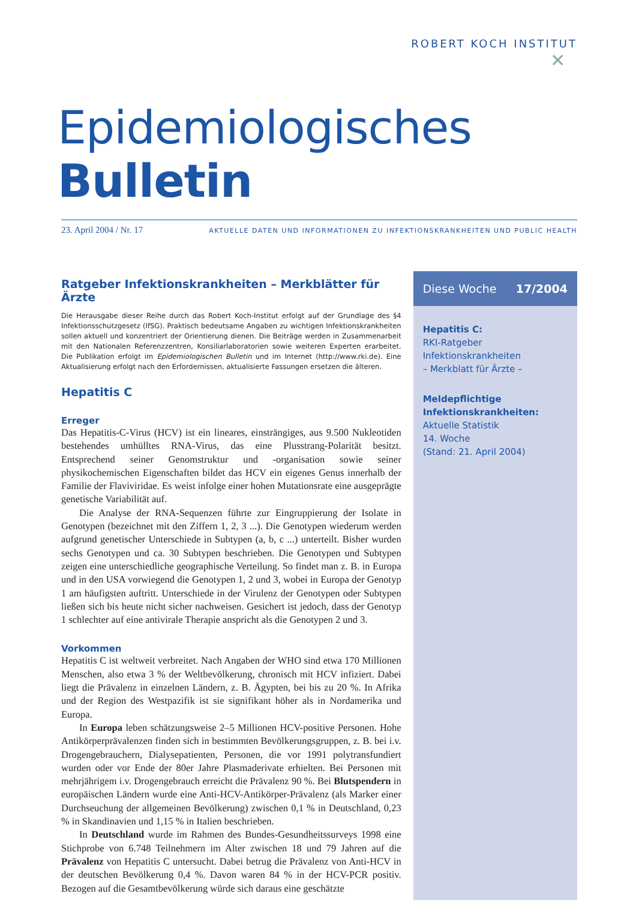ROBERT KOCH INSTITUT
✕
Epidemiologisches Bulletin
23. April 2004 / Nr. 17 AKTUELLE DATEN UND INFORMATIONEN ZU INFEKTIONSKRANKHEITEN UND PUBLIC HEALTH
Ratgeber Infektionskrankheiten – Merkblätter für Ärzte
Die Herausgabe dieser Reihe durch das Robert Koch-Institut erfolgt auf der Grundlage des §4 Infektionsschutzgesetz (IfSG). Praktisch bedeutsame Angaben zu wichtigen Infektionskrankheiten sollen aktuell und konzentriert der Orientierung dienen. Die Beiträge werden in Zusammenarbeit mit den Nationalen Referenzzentren, Konsiliarlaboratorien sowie weiteren Experten erarbeitet. Die Publikation erfolgt im Epidemiologischen Bulletin und im Internet (http://www.rki.de). Eine Aktualisierung erfolgt nach den Erfordernissen, aktualisierte Fassungen ersetzen die älteren.
Hepatitis C
Erreger
Das Hepatitis-C-Virus (HCV) ist ein lineares, einsträngiges, aus 9.500 Nukleotiden bestehendes umhülltes RNA-Virus, das eine Plusstrang-Polarität besitzt. Entsprechend seiner Genomstruktur und -organisation sowie seiner physikochemischen Eigenschaften bildet das HCV ein eigenes Genus innerhalb der Familie der Flaviviridae. Es weist infolge einer hohen Mutationsrate eine ausgeprägte genetische Variabilität auf.
Die Analyse der RNA-Sequenzen führte zur Eingruppierung der Isolate in Genotypen (bezeichnet mit den Ziffern 1, 2, 3 ...). Die Genotypen wiederum werden aufgrund genetischer Unterschiede in Subtypen (a, b, c ...) unterteilt. Bisher wurden sechs Genotypen und ca. 30 Subtypen beschrieben. Die Genotypen und Subtypen zeigen eine unterschiedliche geographische Verteilung. So findet man z. B. in Europa und in den USA vorwiegend die Genotypen 1, 2 und 3, wobei in Europa der Genotyp 1 am häufigsten auftritt. Unterschiede in der Virulenz der Genotypen oder Subtypen ließen sich bis heute nicht sicher nachweisen. Gesichert ist jedoch, dass der Genotyp 1 schlechter auf eine antivirale Therapie anspricht als die Genotypen 2 und 3.
Vorkommen
Hepatitis C ist weltweit verbreitet. Nach Angaben der WHO sind etwa 170 Millionen Menschen, also etwa 3 % der Weltbevölkerung, chronisch mit HCV infiziert. Dabei liegt die Prävalenz in einzelnen Ländern, z. B. Ägypten, bei bis zu 20 %. In Afrika und der Region des Westpazifik ist sie signifikant höher als in Nordamerika und Europa.
In Europa leben schätzungsweise 2–5 Millionen HCV-positive Personen. Hohe Antikörperprävalenzen finden sich in bestimmten Bevölkerungsgruppen, z. B. bei i.v. Drogengebrauchern, Dialysepatienten, Personen, die vor 1991 polytransfundiert wurden oder vor Ende der 80er Jahre Plasmaderivate erhielten. Bei Personen mit mehrjährigem i.v. Drogengebrauch erreicht die Prävalenz 90 %. Bei Blutspendern in europäischen Ländern wurde eine Anti-HCV-Antikörper-Prävalenz (als Marker einer Durchseuchung der allgemeinen Bevölkerung) zwischen 0,1 % in Deutschland, 0,23 % in Skandinavien und 1,15 % in Italien beschrieben.
In Deutschland wurde im Rahmen des Bundes-Gesundheitssurveys 1998 eine Stichprobe von 6.748 Teilnehmern im Alter zwischen 18 und 79 Jahren auf die Prävalenz von Hepatitis C untersucht. Dabei betrug die Prävalenz von Anti-HCV in der deutschen Bevölkerung 0,4 %. Davon waren 84 % in der HCV-PCR positiv. Bezogen auf die Gesamtbevölkerung würde sich daraus eine geschätzte
Diese Woche 17/2004
Hepatitis C:
RKI-Ratgeber Infektionskrankheiten
– Merkblatt für Ärzte –
Meldepflichtige Infektionskrankheiten:
Aktuelle Statistik
14. Woche
(Stand: 21. April 2004)